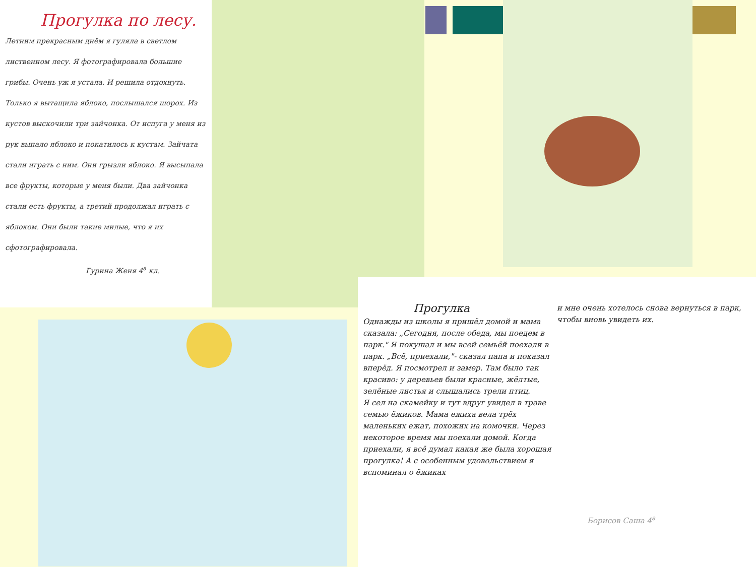Прогулка по лесу.
Летним прекрасным днём я гуляла в светлом лиственном лесу. Я фотографировала большие грибы. Очень уж я устала. И решила отдохнуть. Только я вытащила яблоко, послышался шорох. Из кустов выскочили три зайчонка. От испуга у меня из рук выпало яблоко и покатилось к кустам. Зайчата стали играть с ним. Они грызли яблоко. Я высыпала все фрукты, которые у меня были. Два зайчонка стали есть фрукты, а третий продолжал играть с яблоком. Они были такие милые, что я их сфотографировала.
Гурина Женя 4<sup>а</sup> кл.
Прогулка
Однажды из школы я пришёл домой и мама сказала: „Сегодня, после обеда, мы поедем в парк." Я покушал и мы всей семьёй поехали в парк. „Всё, приехали,"- сказал папа и показал вперёд. Я посмотрел и замер. Там было так красиво: у деревьев были красные, жёлтые, зелёные листья и слышались трели птиц.
Я сел на скамейку и тут вдруг увидел в траве семью ёжиков. Мама ежиха вела трёх маленьких ежат, похожих на комочки. Через некоторое время мы поехали домой. Когда приехали, я всё думал какая же была хорошая прогулка! А с особенным удовольствием я вспоминал о ёжиках
и мне очень хотелось снова вернуться в парк, чтобы вновь увидеть их.
Борисов Саша 4<sup>а</sup>